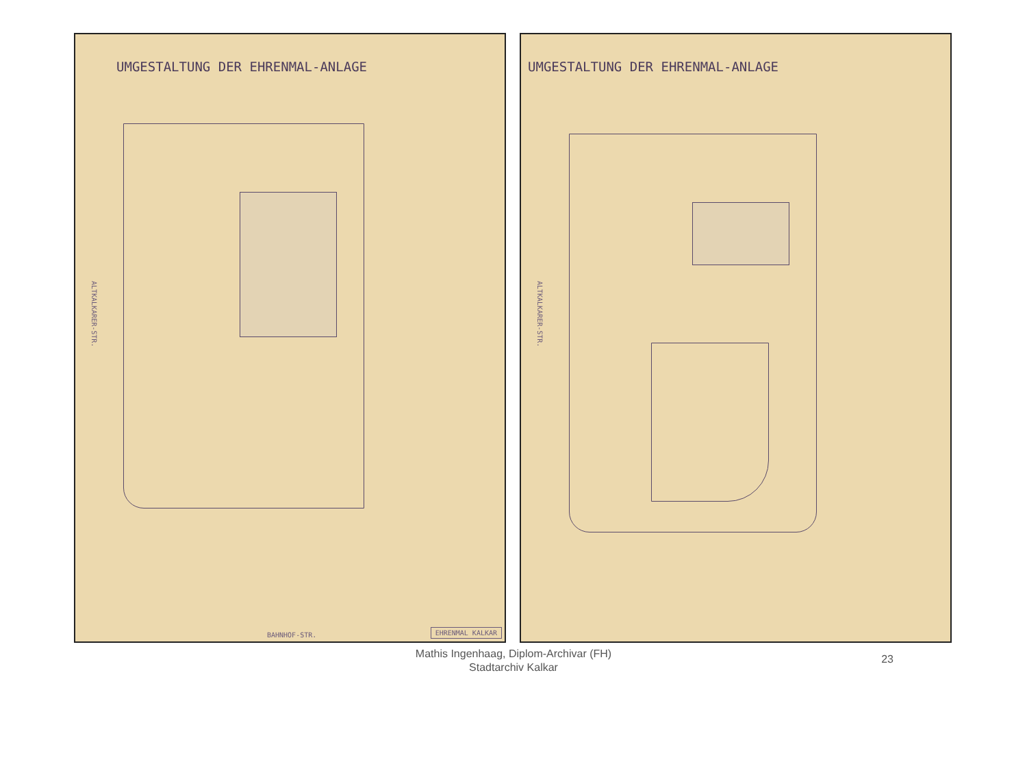UMGESTALTUNG DER EHRENMAL-ANLAGE
ALTKALKARER-STR.
BAHNHOF-STR. EHRENMAL KALKAR
UMGESTALTUNG DER EHRENMAL-ANLAGE
ALTKALKARER-STR.
Mathis Ingenhaag, Diplom-Archivar (FH)
Stadtarchiv Kalkar
23